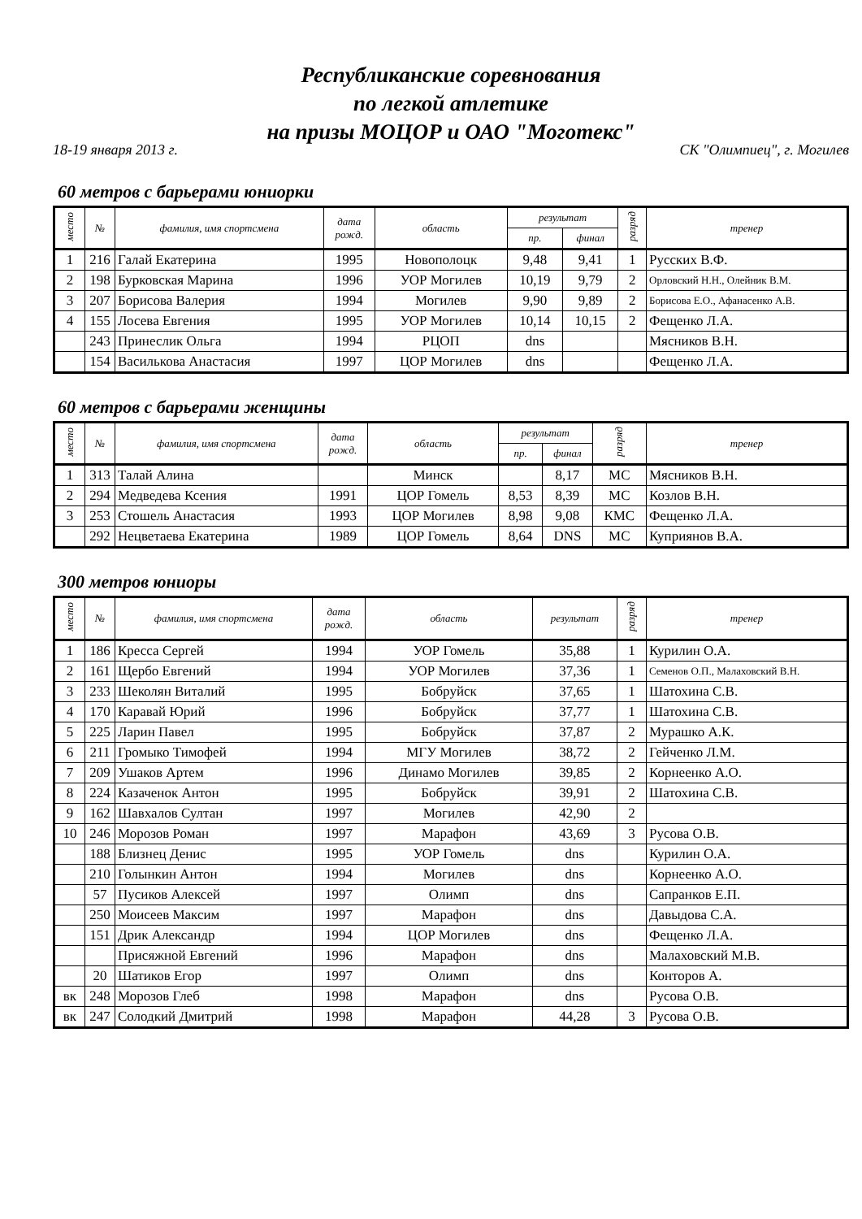Республиканские соревнования
по легкой атлетике
на призы МОЦОР и ОАО "Моготекс"
18-19 января 2013 г. СК "Олимпиец", г. Могилев
60 метров с барьерами юниорки
| место | № | фамилия, имя спортсмена | дата рожд. | область | результат | | разряд | тренер |
| --- | --- | --- | --- | --- | --- | --- | --- | --- |
| | | | | | пр. | финал | | |
| 1 | 216 | Галай Екатерина | 1995 | Новополоцк | 9,48 | 9,41 | 1 | Русских В.Ф. |
| 2 | 198 | Бурковская Марина | 1996 | УОР Могилев | 10,19 | 9,79 | 2 | Орловский Н.Н., Олейник В.М. |
| 3 | 207 | Борисова Валерия | 1994 | Могилев | 9,90 | 9,89 | 2 | Борисова Е.О., Афанасенко А.В. |
| 4 | 155 | Лосева Евгения | 1995 | УОР Могилев | 10,14 | 10,15 | 2 | Фещенко Л.А. |
| | 243 | Принеслик Ольга | 1994 | РЦОП | dns | | | Мясников В.Н. |
| | 154 | Василькова Анастасия | 1997 | ЦОР Могилев | dns | | | Фещенко Л.А. |
60 метров с барьерами женщины
| место | № | фамилия, имя спортсмена | дата рожд. | область | результат | | разряд | тренер |
| --- | --- | --- | --- | --- | --- | --- | --- | --- |
| | | | | | пр. | финал | | |
| 1 | 313 | Талай Алина | | Минск | | 8,17 | МС | Мясников В.Н. |
| 2 | 294 | Медведева Ксения | 1991 | ЦОР Гомель | 8,53 | 8,39 | МС | Козлов В.Н. |
| 3 | 253 | Стошель Анастасия | 1993 | ЦОР Могилев | 8,98 | 9,08 | КМС | Фещенко Л.А. |
| | 292 | Нецветаева Екатерина | 1989 | ЦОР Гомель | 8,64 | DNS | МС | Куприянов В.А. |
300 метров юниоры
| место | № | фамилия, имя спортсмена | дата рожд. | область | результат | разряд | тренер |
| --- | --- | --- | --- | --- | --- | --- | --- |
| 1 | 186 | Кресса Сергей | 1994 | УОР Гомель | 35,88 | 1 | Курилин О.А. |
| 2 | 161 | Щербо Евгений | 1994 | УОР Могилев | 37,36 | 1 | Семенов О.П., Малаховский В.Н. |
| 3 | 233 | Шеколян Виталий | 1995 | Бобруйск | 37,65 | 1 | Шатохина С.В. |
| 4 | 170 | Каравай Юрий | 1996 | Бобруйск | 37,77 | 1 | Шатохина С.В. |
| 5 | 225 | Ларин Павел | 1995 | Бобруйск | 37,87 | 2 | Мурашко А.К. |
| 6 | 211 | Громыко Тимофей | 1994 | МГУ Могилев | 38,72 | 2 | Гейченко Л.М. |
| 7 | 209 | Ушаков Артем | 1996 | Динамо Могилев | 39,85 | 2 | Корнеенко А.О. |
| 8 | 224 | Казаченок Антон | 1995 | Бобруйск | 39,91 | 2 | Шатохина С.В. |
| 9 | 162 | Шавхалов Султан | 1997 | Могилев | 42,90 | 2 | |
| 10 | 246 | Морозов Роман | 1997 | Марафон | 43,69 | 3 | Русова О.В. |
| | 188 | Близнец Денис | 1995 | УОР Гомель | dns | | Курилин О.А. |
| | 210 | Голынкин Антон | 1994 | Могилев | dns | | Корнеенко А.О. |
| | 57 | Пусиков Алексей | 1997 | Олимп | dns | | Сапранков Е.П. |
| | 250 | Моисеев Максим | 1997 | Марафон | dns | | Давыдова С.А. |
| | 151 | Дрик Александр | 1994 | ЦОР Могилев | dns | | Фещенко Л.А. |
| | | Присяжной Евгений | 1996 | Марафон | dns | | Малаховский М.В. |
| | 20 | Шатиков Егор | 1997 | Олимп | dns | | Конторов А. |
| вк | 248 | Морозов Глеб | 1998 | Марафон | dns | | Русова О.В. |
| вк | 247 | Солодкий Дмитрий | 1998 | Марафон | 44,28 | 3 | Русова О.В. |